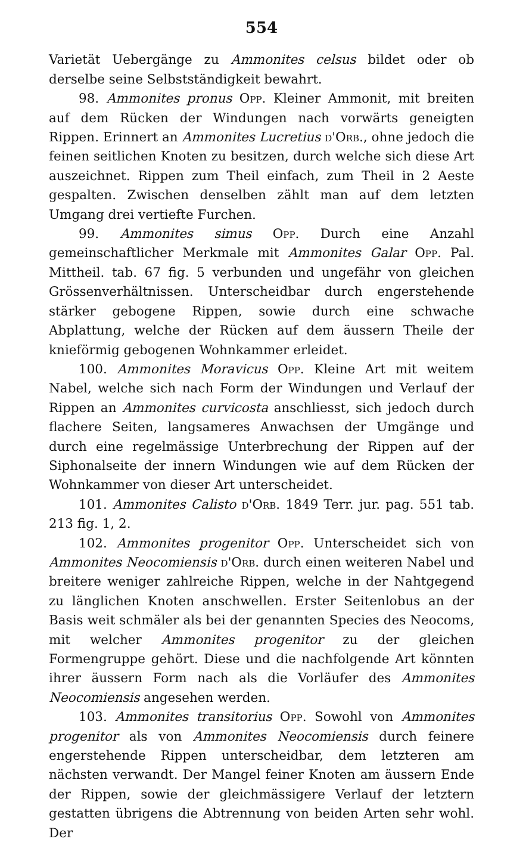554
Varietät Uebergänge zu Ammonites celsus bildet oder ob derselbe seine Selbstständigkeit bewahrt.
98. Ammonites pronus Opp. Kleiner Ammonit, mit breiten auf dem Rücken der Windungen nach vorwärts geneigten Rippen. Erinnert an Ammonites Lucretius d'Orb., ohne jedoch die feinen seitlichen Knoten zu besitzen, durch welche sich diese Art auszeichnet. Rippen zum Theil einfach, zum Theil in 2 Aeste gespalten. Zwischen denselben zählt man auf dem letzten Umgang drei vertiefte Furchen.
99. Ammonites simus Opp. Durch eine Anzahl gemeinschaftlicher Merkmale mit Ammonites Galar Opp. Pal. Mittheil. tab. 67 fig. 5 verbunden und ungefähr von gleichen Grössenverhältnissen. Unterscheidbar durch engerstehende stärker gebogene Rippen, sowie durch eine schwache Abplattung, welche der Rücken auf dem äussern Theile der knieförmig gebogenen Wohnkammer erleidet.
100. Ammonites Moravicus Opp. Kleine Art mit weitem Nabel, welche sich nach Form der Windungen und Verlauf der Rippen an Ammonites curvicosta anschliesst, sich jedoch durch flachere Seiten, langsameres Anwachsen der Umgänge und durch eine regelmässige Unterbrechung der Rippen auf der Siphonalseite der innern Windungen wie auf dem Rücken der Wohnkammer von dieser Art unterscheidet.
101. Ammonites Calisto d'Orb. 1849 Terr. jur. pag. 551 tab. 213 fig. 1, 2.
102. Ammonites progenitor Opp. Unterscheidet sich von Ammonites Neocomiensis d'Orb. durch einen weiteren Nabel und breitere weniger zahlreiche Rippen, welche in der Nahtgegend zu länglichen Knoten anschwellen. Erster Seitenlobus an der Basis weit schmäler als bei der genannten Species des Neocoms, mit welcher Ammonites progenitor zu der gleichen Formengruppe gehört. Diese und die nachfolgende Art könnten ihrer äussern Form nach als die Vorläufer des Ammonites Neocomiensis angesehen werden.
103. Ammonites transitorius Opp. Sowohl von Ammonites progenitor als von Ammonites Neocomiensis durch feinere engerstehende Rippen unterscheidbar, dem letzteren am nächsten verwandt. Der Mangel feiner Knoten am äussern Ende der Rippen, sowie der gleichmässigere Verlauf der letztern gestatten übrigens die Abtrennung von beiden Arten sehr wohl. Der